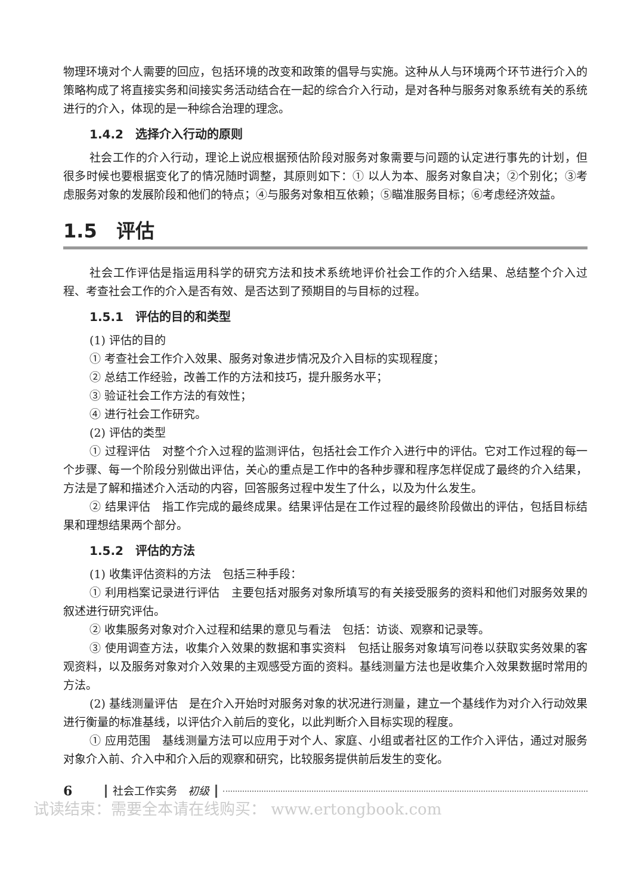物理环境对个人需要的回应，包括环境的改变和政策的倡导与实施。这种从人与环境两个环节进行介入的策略构成了将直接实务和间接实务活动结合在一起的综合介入行动，是对各种与服务对象系统有关的系统进行的介入，体现的是一种综合治理的理念。
1.4.2　选择介入行动的原则
社会工作的介入行动，理论上说应根据预估阶段对服务对象需要与问题的认定进行事先的计划，但很多时候也要根据变化了的情况随时调整，其原则如下：① 以人为本、服务对象自决；②个别化；③考虑服务对象的发展阶段和他们的特点；④与服务对象相互依赖；⑤瞄准服务目标；⑥考虑经济效益。
1.5　评估
社会工作评估是指运用科学的研究方法和技术系统地评价社会工作的介入结果、总结整个介入过程、考查社会工作的介入是否有效、是否达到了预期目的与目标的过程。
1.5.1　评估的目的和类型
(1) 评估的目的
① 考查社会工作介入效果、服务对象进步情况及介入目标的实现程度；
② 总结工作经验，改善工作的方法和技巧，提升服务水平；
③ 验证社会工作方法的有效性；
④ 进行社会工作研究。
(2) 评估的类型
① 过程评估　对整个介入过程的监测评估，包括社会工作介入进行中的评估。它对工作过程的每一个步骤、每一个阶段分别做出评估，关心的重点是工作中的各种步骤和程序怎样促成了最终的介入结果，方法是了解和描述介入活动的内容，回答服务过程中发生了什么，以及为什么发生。
② 结果评估　指工作完成的最终成果。结果评估是在工作过程的最终阶段做出的评估，包括目标结果和理想结果两个部分。
1.5.2　评估的方法
(1) 收集评估资料的方法　包括三种手段：
① 利用档案记录进行评估　主要包括对服务对象所填写的有关接受服务的资料和他们对服务效果的叙述进行研究评估。
② 收集服务对象对介入过程和结果的意见与看法　包括：访谈、观察和记录等。
③ 使用调查方法，收集介入效果的数据和事实资料　包括让服务对象填写问卷以获取实务效果的客观资料，以及服务对象对介入效果的主观感受方面的资料。基线测量方法也是收集介入效果数据时常用的方法。
(2) 基线测量评估　是在介入开始时对服务对象的状况进行测量，建立一个基线作为对介入行动效果进行衡量的标准基线，以评估介入前后的变化，以此判断介入目标实现的程度。
① 应用范围　基线测量方法可以应用于对个人、家庭、小组或者社区的工作介入评估，通过对服务对象介入前、介入中和介入后的观察和研究，比较服务提供前后发生的变化。
6 社会工作实务　初级
试读结束：需要全本请在线购买： www.ertongbook.com